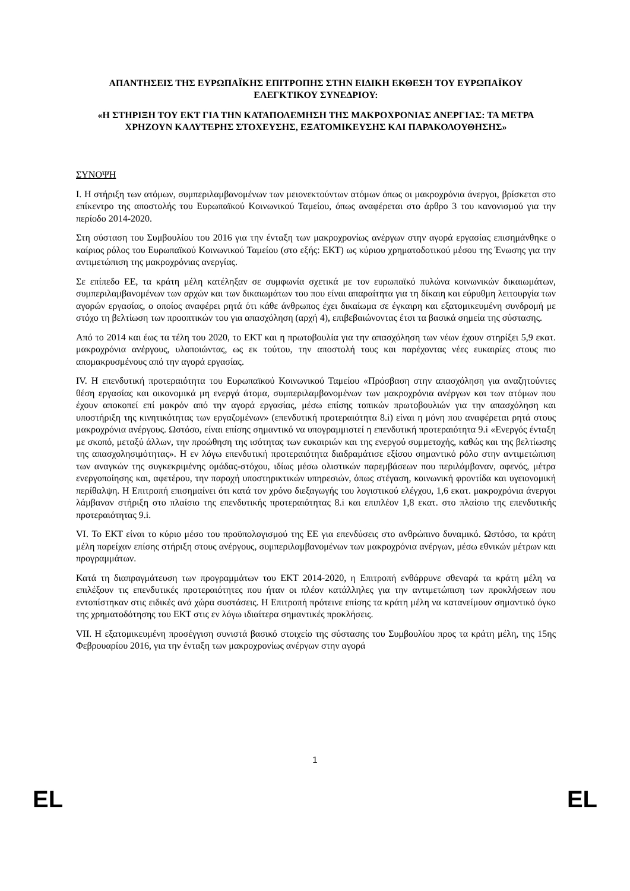ΑΠΑΝΤΗΣΕΙΣ ΤΗΣ ΕΥΡΩΠΑΪΚΗΣ ΕΠΙΤΡΟΠΗΣ ΣΤΗΝ ΕΙΔΙΚΗ ΕΚΘΕΣΗ ΤΟΥ ΕΥΡΩΠΑΪΚΟΥ ΕΛΕΓΚΤΙΚΟΥ ΣΥΝΕΔΡΙΟΥ:
«Η ΣΤΗΡΙΞΗ ΤΟΥ ΕΚΤ ΓΙΑ ΤΗΝ ΚΑΤΑΠΟΛΕΜΗΣΗ ΤΗΣ ΜΑΚΡΟΧΡΟΝΙΑΣ ΑΝΕΡΓΙΑΣ: ΤΑ ΜΕΤΡΑ ΧΡΗΖΟΥΝ ΚΑΛΥΤΕΡΗΣ ΣΤΟΧΕΥΣΗΣ, ΕΞΑΤΟΜΙΚΕΥΣΗΣ ΚΑΙ ΠΑΡΑΚΟΛΟΥΘΗΣΗΣ»
ΣΥΝΟΨΗ
I. Η στήριξη των ατόμων, συμπεριλαμβανομένων των μειονεκτούντων ατόμων όπως οι μακροχρόνια άνεργοι, βρίσκεται στο επίκεντρο της αποστολής του Ευρωπαϊκού Κοινωνικού Ταμείου, όπως αναφέρεται στο άρθρο 3 του κανονισμού για την περίοδο 2014-2020.
Στη σύσταση του Συμβουλίου του 2016 για την ένταξη των μακροχρονίως ανέργων στην αγορά εργασίας επισημάνθηκε ο καίριος ρόλος του Ευρωπαϊκού Κοινωνικού Ταμείου (στο εξής: ΕΚΤ) ως κύριου χρηματοδοτικού μέσου της Ένωσης για την αντιμετώπιση της μακροχρόνιας ανεργίας.
Σε επίπεδο ΕΕ, τα κράτη μέλη κατέληξαν σε συμφωνία σχετικά με τον ευρωπαϊκό πυλώνα κοινωνικών δικαιωμάτων, συμπεριλαμβανομένων των αρχών και των δικαιωμάτων του που είναι απαραίτητα για τη δίκαιη και εύρυθμη λειτουργία των αγορών εργασίας, ο οποίος αναφέρει ρητά ότι κάθε άνθρωπος έχει δικαίωμα σε έγκαιρη και εξατομικευμένη συνδρομή με στόχο τη βελτίωση των προοπτικών του για απασχόληση (αρχή 4), επιβεβαιώνοντας έτσι τα βασικά σημεία της σύστασης.
Από το 2014 και έως τα τέλη του 2020, το ΕΚΤ και η πρωτοβουλία για την απασχόληση των νέων έχουν στηρίξει 5,9 εκατ. μακροχρόνια ανέργους, υλοποιώντας, ως εκ τούτου, την αποστολή τους και παρέχοντας νέες ευκαιρίες στους πιο απομακρυσμένους από την αγορά εργασίας.
IV. Η επενδυτική προτεραιότητα του Ευρωπαϊκού Κοινωνικού Ταμείου «Πρόσβαση στην απασχόληση για αναζητούντες θέση εργασίας και οικονομικά μη ενεργά άτομα, συμπεριλαμβανομένων των μακροχρόνια ανέργων και των ατόμων που έχουν αποκοπεί επί μακρόν από την αγορά εργασίας, μέσω επίσης τοπικών πρωτοβουλιών για την απασχόληση και υποστήριξη της κινητικότητας των εργαζομένων» (επενδυτική προτεραιότητα 8.i) είναι η μόνη που αναφέρεται ρητά στους μακροχρόνια ανέργους. Ωστόσο, είναι επίσης σημαντικό να υπογραμμιστεί η επενδυτική προτεραιότητα 9.i «Ενεργός ένταξη με σκοπό, μεταξύ άλλων, την προώθηση της ισότητας των ευκαιριών και της ενεργού συμμετοχής, καθώς και της βελτίωσης της απασχολησιμότητας». Η εν λόγω επενδυτική προτεραιότητα διαδραμάτισε εξίσου σημαντικό ρόλο στην αντιμετώπιση των αναγκών της συγκεκριμένης ομάδας-στόχου, ιδίως μέσω ολιστικών παρεμβάσεων που περιλάμβαναν, αφενός, μέτρα ενεργοποίησης και, αφετέρου, την παροχή υποστηρικτικών υπηρεσιών, όπως στέγαση, κοινωνική φροντίδα και υγειονομική περίθαλψη. Η Επιτροπή επισημαίνει ότι κατά τον χρόνο διεξαγωγής του λογιστικού ελέγχου, 1,6 εκατ. μακροχρόνια άνεργοι λάμβαναν στήριξη στο πλαίσιο της επενδυτικής προτεραιότητας 8.i και επιπλέον 1,8 εκατ. στο πλαίσιο της επενδυτικής προτεραιότητας 9.i.
VI. Το ΕΚΤ είναι το κύριο μέσο του προϋπολογισμού της ΕΕ για επενδύσεις στο ανθρώπινο δυναμικό. Ωστόσο, τα κράτη μέλη παρείχαν επίσης στήριξη στους ανέργους, συμπεριλαμβανομένων των μακροχρόνια ανέργων, μέσω εθνικών μέτρων και προγραμμάτων.
Κατά τη διαπραγμάτευση των προγραμμάτων του ΕΚΤ 2014-2020, η Επιτροπή ενθάρρυνε σθεναρά τα κράτη μέλη να επιλέξουν τις επενδυτικές προτεραιότητες που ήταν οι πλέον κατάλληλες για την αντιμετώπιση των προκλήσεων που εντοπίστηκαν στις ειδικές ανά χώρα συστάσεις. Η Επιτροπή πρότεινε επίσης τα κράτη μέλη να κατανείμουν σημαντικό όγκο της χρηματοδότησης του ΕΚΤ στις εν λόγω ιδιαίτερα σημαντικές προκλήσεις.
VII. Η εξατομικευμένη προσέγγιση συνιστά βασικό στοιχείο της σύστασης του Συμβουλίου προς τα κράτη μέλη, της 15ης Φεβρουαρίου 2016, για την ένταξη των μακροχρονίως ανέργων στην αγορά
1
EL EL